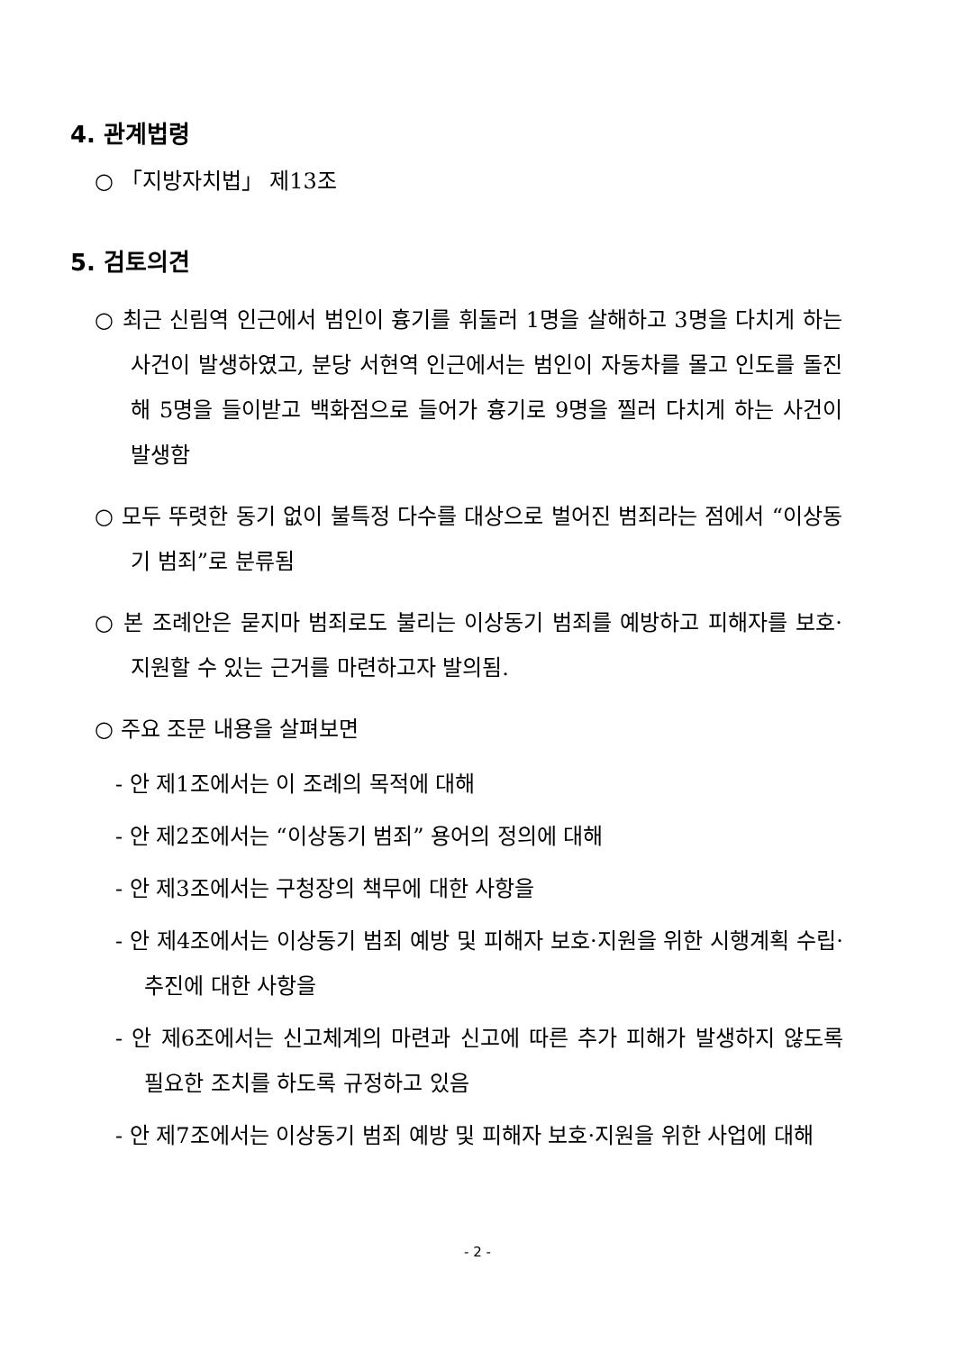4. 관계법령
○ 「지방자치법」 제13조
5. 검토의견
○ 최근 신림역 인근에서 범인이 흉기를 휘둘러 1명을 살해하고 3명을 다치게 하는 사건이 발생하였고, 분당 서현역 인근에서는 범인이 자동차를 몰고 인도를 돌진해 5명을 들이받고 백화점으로 들어가 흉기로 9명을 찔러 다치게 하는 사건이 발생함
○ 모두 뚜렷한 동기 없이 불특정 다수를 대상으로 벌어진 범죄라는 점에서 “이상동기 범죄”로 분류됨
○ 본 조례안은 묻지마 범죄로도 불리는 이상동기 범죄를 예방하고 피해자를 보호·지원할 수 있는 근거를 마련하고자 발의됨.
○ 주요 조문 내용을 살펴보면
- 안 제1조에서는 이 조례의 목적에 대해
- 안 제2조에서는 “이상동기 범죄” 용어의 정의에 대해
- 안 제3조에서는 구청장의 책무에 대한 사항을
- 안 제4조에서는 이상동기 범죄 예방 및 피해자 보호·지원을 위한 시행계획 수립·추진에 대한 사항을
- 안 제6조에서는 신고체계의 마련과 신고에 따른 추가 피해가 발생하지 않도록 필요한 조치를 하도록 규정하고 있음
- 안 제7조에서는 이상동기 범죄 예방 및 피해자 보호·지원을 위한 사업에 대해
- 2 -